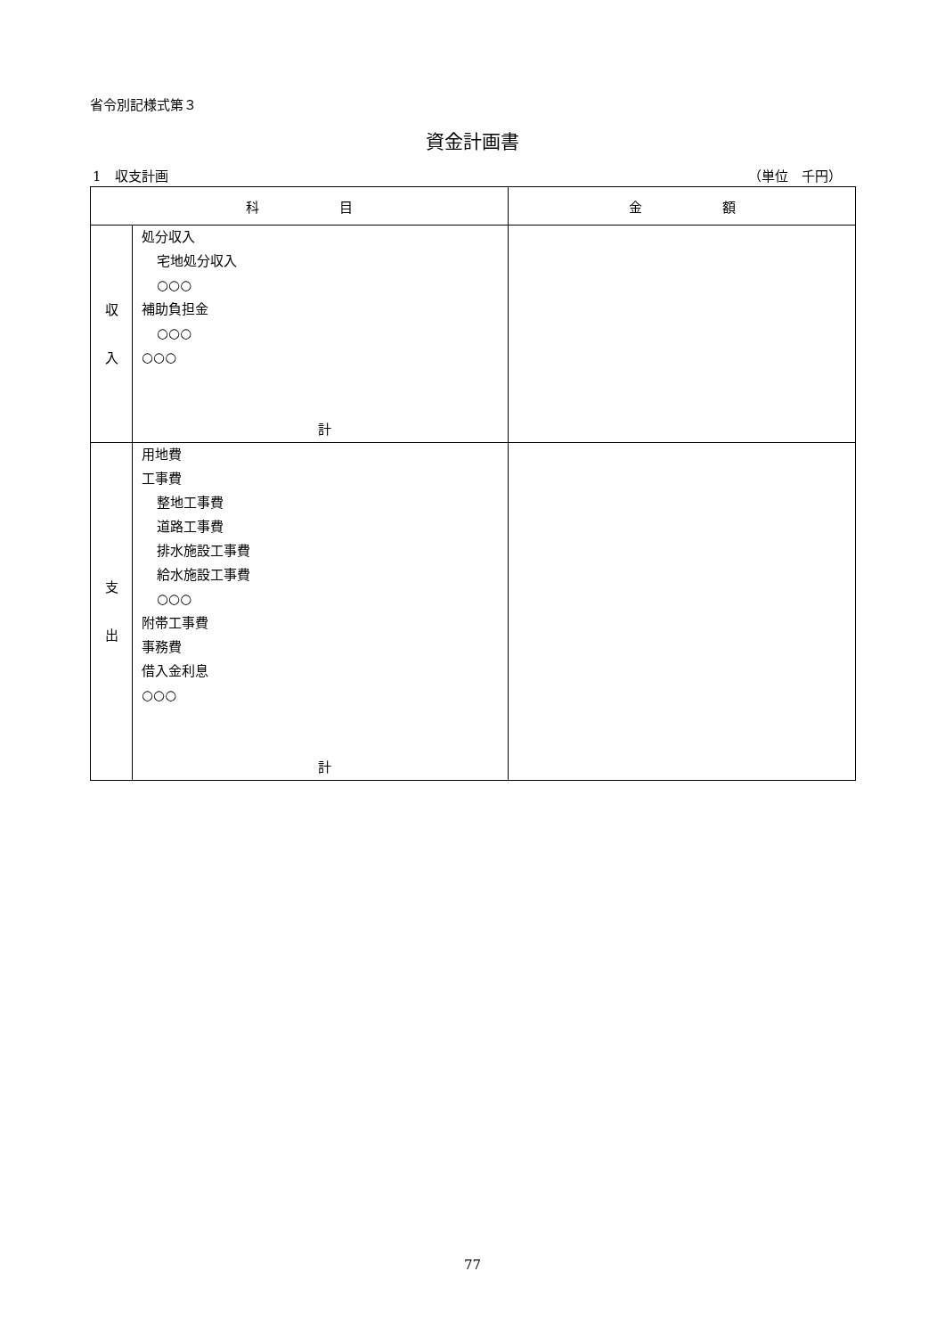省令別記様式第３
資金計画書
1　収支計画 （単位　千円）
| 科 目 | | 金 額 |
| --- | --- | --- |
| 収 入 | 処分収入 宅地処分収入 ○○○ 補助負担金 ○○○ ○○○ 計 | |
| 支 出 | 用地費 工事費 整地工事費 道路工事費 排水施設工事費 給水施設工事費 ○○○ 附帯工事費 事務費 借入金利息 ○○○ 計 | |
77